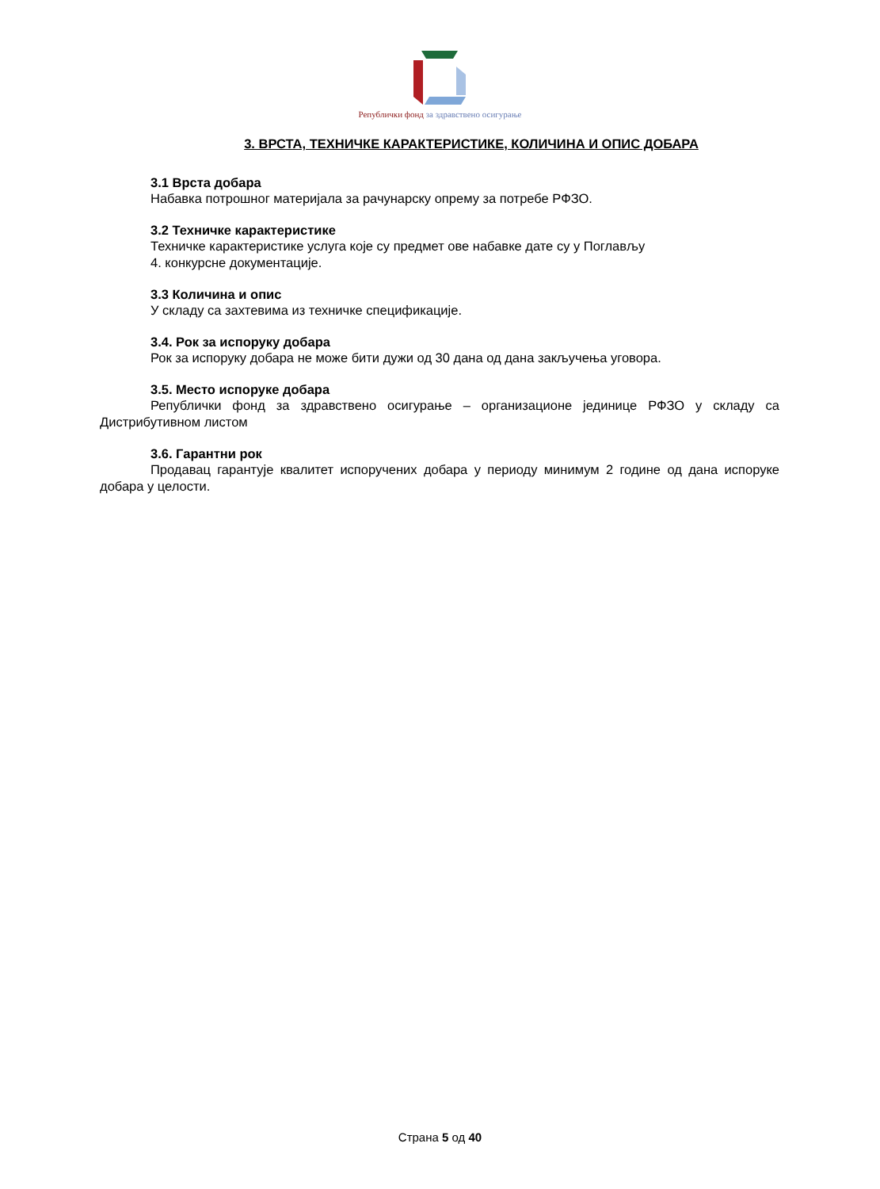Републички фонд за здравствено осигурање
3. ВРСТА, ТЕХНИЧКЕ КАРАКТЕРИСТИКЕ, КОЛИЧИНА И ОПИС ДОБАРА
3.1 Врста добара
Набавка потрошног материјала за рачунарску опрему за потребе РФЗО.
3.2 Техничке карактеристике
Техничке карактеристике услуга које су предмет ове набавке дате су у Поглављу
4. конкурсне документације.
3.3 Количина и опис
У складу са захтевима из техничке спецификације.
3.4. Рок за испоруку добара
Рок за испоруку добара не може бити дужи од 30 дана од дана закључења уговора.
3.5. Место испоруке добара
Републички фонд за здравствено осигурање – организационе јединице РФЗО у складу са Дистрибутивном листом
3.6. Гарантни рок
Продавац гарантује квалитет испоручених добара у периоду минимум 2 године од дана испоруке добара у целости.
Страна 5 од 40